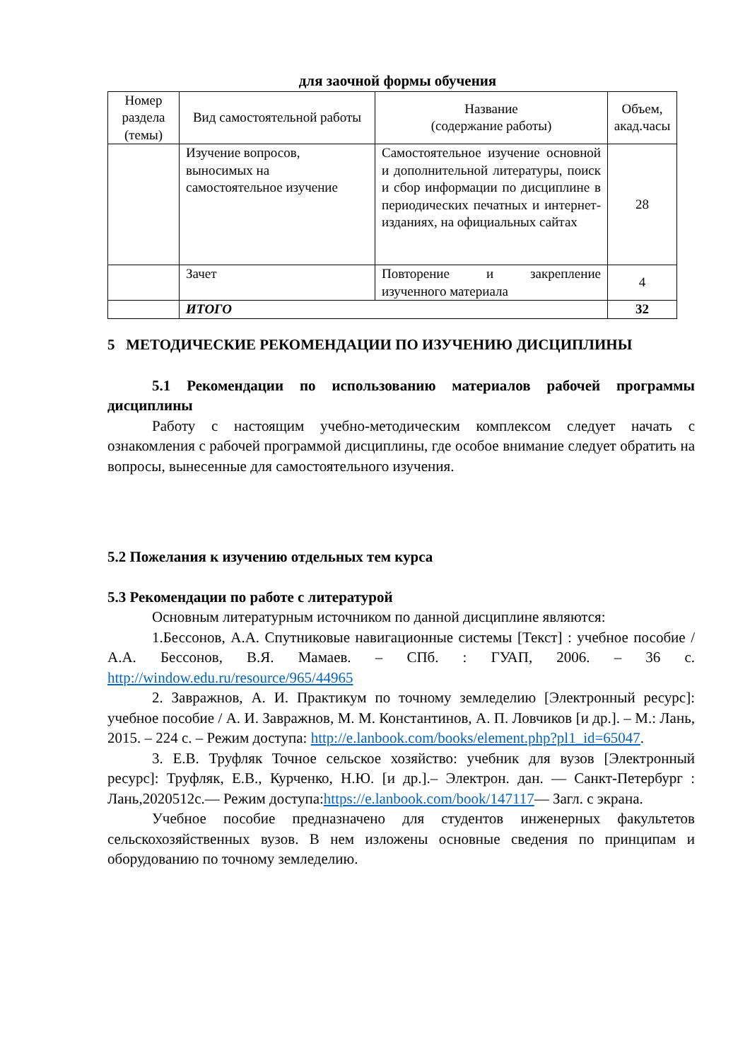для заочной формы обучения
| Номер раздела (темы) | Вид самостоятельной работы | Название (содержание работы) | Объем, акад.часы |
| --- | --- | --- | --- |
| | Изучение вопросов, выносимых на самостоятельное изучение | Самостоятельное изучение основной и дополнительной литературы, поиск и сбор информации по дисциплине в периодических печатных и интернет-изданиях, на официальных сайтах | 28 |
| | Зачет | Повторение и закрепление изученного материала | 4 |
| | ИТОГО | | 32 |
5 МЕТОДИЧЕСКИЕ РЕКОМЕНДАЦИИ ПО ИЗУЧЕНИЮ ДИСЦИПЛИНЫ
5.1 Рекомендации по использованию материалов рабочей программы дисциплины
Работу с настоящим учебно-методическим комплексом следует начать с ознакомления с рабочей программой дисциплины, где особое внимание следует обратить на вопросы, вынесенные для самостоятельного изучения.
5.2 Пожелания к изучению отдельных тем курса
5.3 Рекомендации по работе с литературой
Основным литературным источником по данной дисциплине являются:
1.Бессонов, А.А. Спутниковые навигационные системы [Текст] : учебное пособие / А.А. Бессонов, В.Я. Мамаев. – СПб. : ГУАП, 2006. – 36 с. http://window.edu.ru/resource/965/44965
2. Завражнов, А. И. Практикум по точному земледелию [Электронный ресурс]: учебное пособие / А. И. Завражнов, М. М. Константинов, А. П. Ловчиков [и др.]. – М.: Лань, 2015. – 224 с. – Режим доступа: http://e.lanbook.com/books/element.php?pl1_id=65047.
3. Е.В. Труфляк Точное сельское хозяйство: учебник для вузов [Электронный ресурс]: Труфляк, Е.В., Курченко, Н.Ю. [и др.].– Электрон. дан. — Санкт-Петербург : Лань,2020512с.— Режим доступа:https://e.lanbook.com/book/147117— Загл. с экрана.
Учебное пособие предназначено для студентов инженерных факультетов сельскохозяйственных вузов. В нем изложены основные сведения по принципам и оборудованию по точному земледелию.